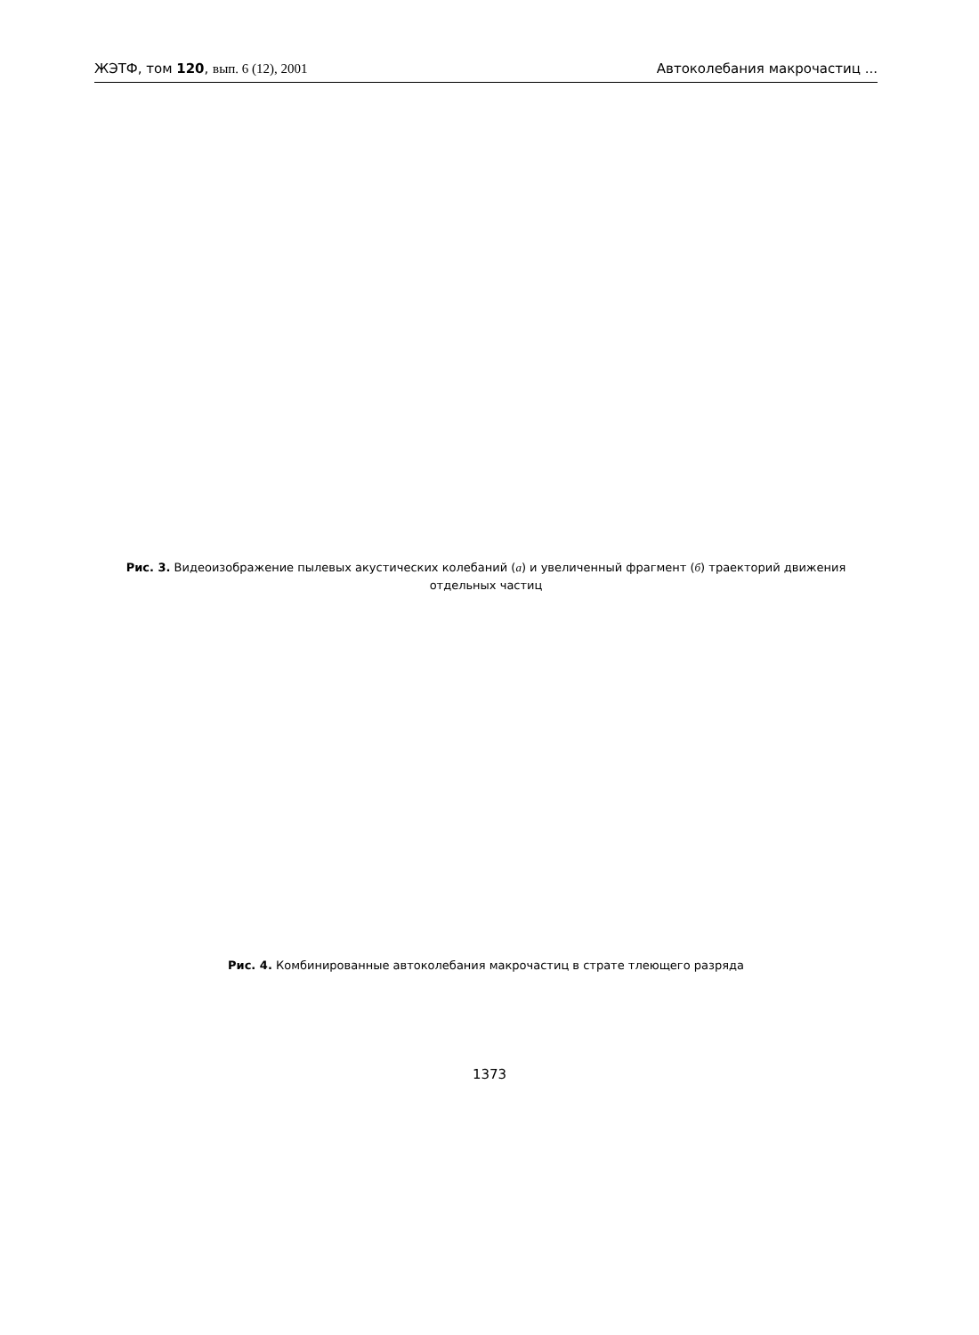ЖЭТФ, том 120, вып. 6 (12), 2001 Автоколебания макрочастиц ...
Рис. 3. Видеоизображение пылевых акустических колебаний (а) и увеличенный фрагмент (б) траекторий движения отдельных частиц
Рис. 4. Комбинированные автоколебания макрочастиц в страте тлеющего разряда
1373